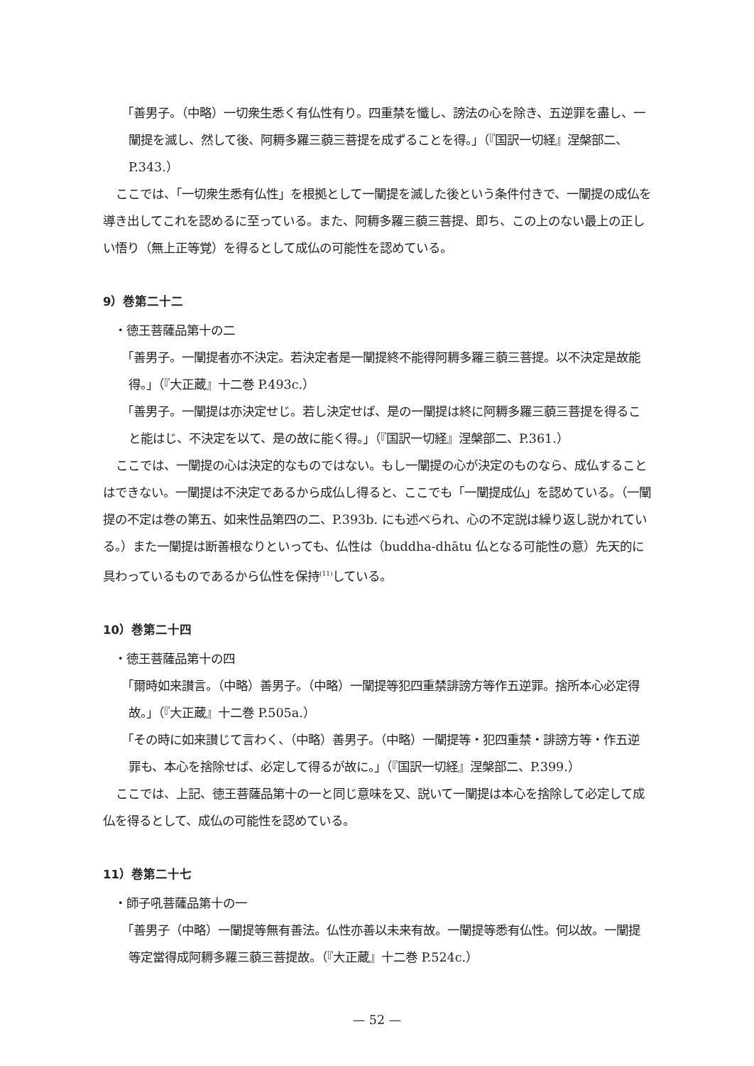「善男子。（中略）一切衆生悉く有仏性有り。四重禁を懺し、謗法の心を除き、五逆罪を盡し、一闡提を滅し、然して後、阿耨多羅三藐三菩提を成ずることを得。」（『国訳一切経』涅槃部二、P.343.）
ここでは、「一切衆生悉有仏性」を根拠として一闡提を滅した後という条件付きで、一闡提の成仏を導き出してこれを認めるに至っている。また、阿耨多羅三藐三菩提、即ち、この上のない最上の正しい悟り（無上正等覚）を得るとして成仏の可能性を認めている。
9）巻第二十二
・徳王菩薩品第十の二
「善男子。一闡提者亦不決定。若決定者是一闡提終不能得阿耨多羅三藐三菩提。以不決定是故能得。」（『大正蔵』十二巻 P.493c.）
「善男子。一闡提は亦決定せじ。若し決定せば、是の一闡提は終に阿耨多羅三藐三菩提を得ること能はじ、不決定を以て、是の故に能く得。」（『国訳一切経』涅槃部二、P.361.）
ここでは、一闡提の心は決定的なものではない。もし一闡提の心が決定のものなら、成仏することはできない。一闡提は不決定であるから成仏し得ると、ここでも「一闡提成仏」を認めている。（一闡提の不定は巻の第五、如来性品第四の二、P.393b. にも述べられ、心の不定説は繰り返し説かれている。）また一闡提は断善根なりといっても、仏性は（buddha-dhātu 仏となる可能性の意）先天的に具わっているものであるから仏性を保持<sup>(11)</sup>している。
10）巻第二十四
・徳王菩薩品第十の四
「爾時如来讃言。（中略）善男子。（中略）一闡提等犯四重禁誹謗方等作五逆罪。捨所本心必定得故。」（『大正蔵』十二巻 P.505a.）
「その時に如来讃じて言わく、（中略）善男子。（中略）一闡提等・犯四重禁・誹謗方等・作五逆罪も、本心を捨除せば、必定して得るが故に。」（『国訳一切経』涅槃部二、P.399.）
ここでは、上記、徳王菩薩品第十の一と同じ意味を又、説いて一闡提は本心を捨除して必定して成仏を得るとして、成仏の可能性を認めている。
11）巻第二十七
・師子吼菩薩品第十の一
「善男子（中略）一闡提等無有善法。仏性亦善以未来有故。一闡提等悉有仏性。何以故。一闡提等定當得成阿耨多羅三藐三菩提故。（『大正蔵』十二巻 P.524c.）
— 52 —